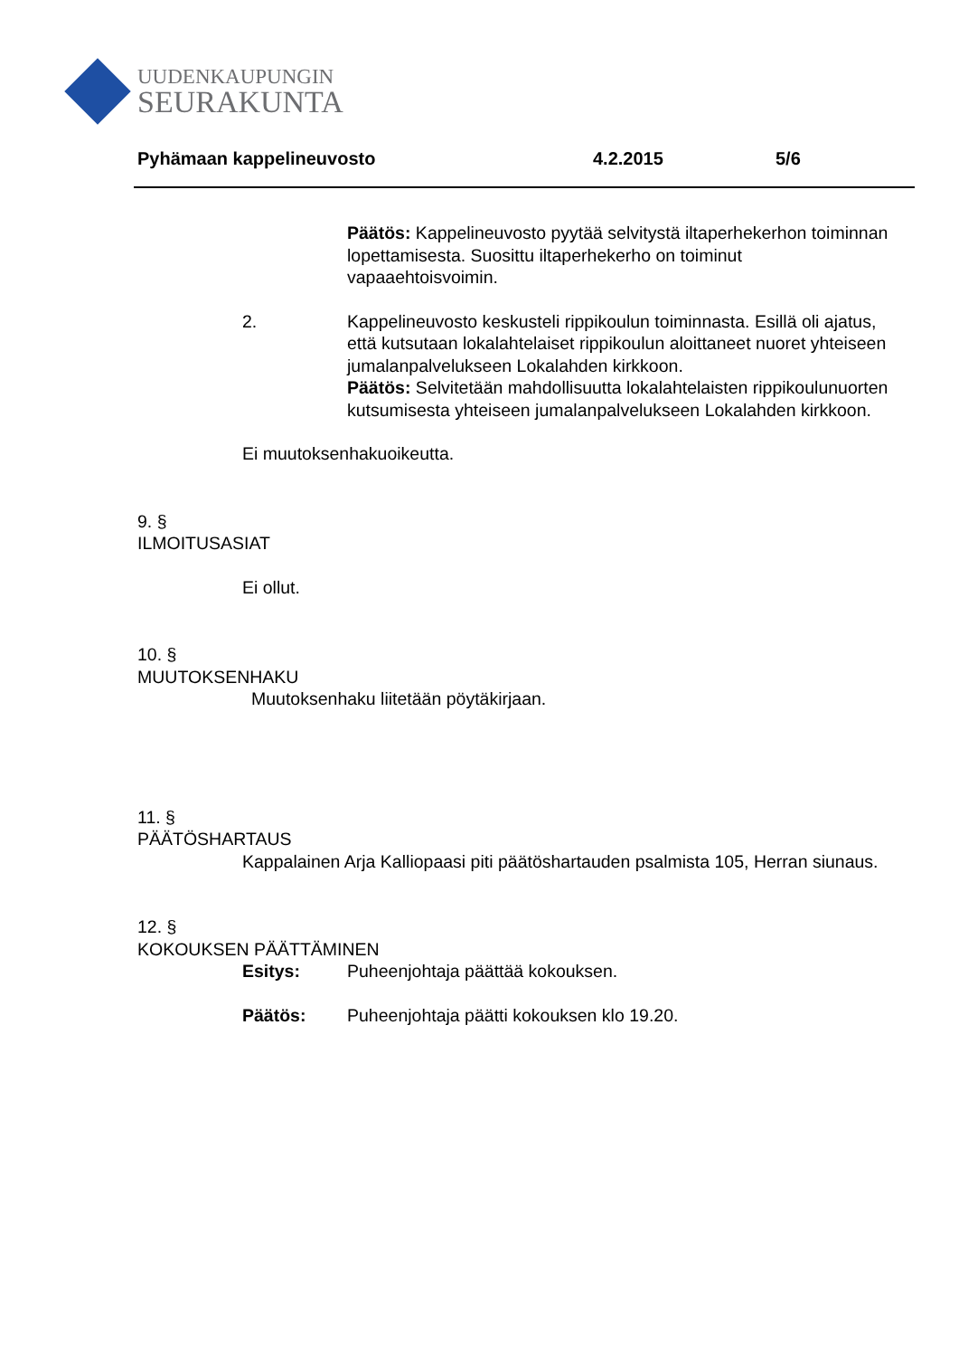UUDENKAUPUNGIN
SEURAKUNTA
Pyhämaan kappelineuvosto 4.2.2015 5/6
Päätös: Kappelineuvosto pyytää selvitystä iltaperhekerhon toiminnan lopettamisesta. Suosittu iltaperhekerho on toiminut vapaaehtoisvoimin.
2. Kappelineuvosto keskusteli rippikoulun toiminnasta. Esillä oli ajatus, että kutsutaan lokalahtelaiset rippikoulun aloittaneet nuoret yhteiseen jumalanpalvelukseen Lokalahden kirkkoon.
Päätös: Selvitetään mahdollisuutta lokalahtelaisten rippikoulunuorten kutsumisesta yhteiseen jumalanpalvelukseen Lokalahden kirkkoon.
Ei muutoksenhakuoikeutta.
9. §
ILMOITUSASIAT
Ei ollut.
10. §
MUUTOKSENHAKU
Muutoksenhaku liitetään pöytäkirjaan.
11. §
PÄÄTÖSHARTAUS
Kappalainen Arja Kalliopaasi piti päätöshartauden psalmista 105, Herran siunaus.
12. §
KOKOUKSEN PÄÄTTÄMINEN
Esitys: Puheenjohtaja päättää kokouksen.
Päätös: Puheenjohtaja päätti kokouksen klo 19.20.